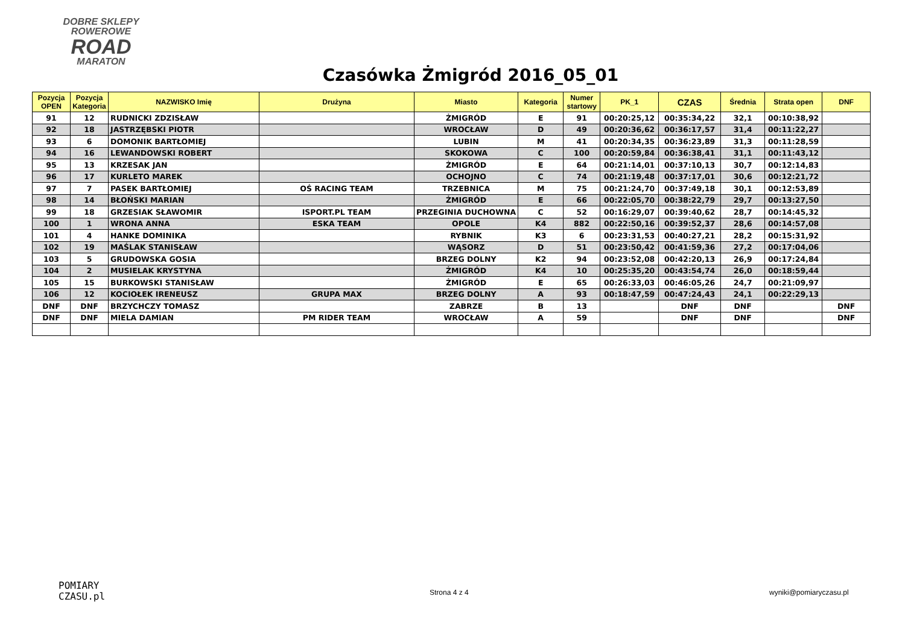DOBRE SKLEPY
ROWEROWE
ROAD
MARATON
Czasówka Żmigród 2016_05_01
| Pozycja OPEN | Pozycja Kategoria | NAZWISKO Imię | Drużyna | Miasto | Kategoria | Numer startowy | PK_1 | CZAS | Średnia | Strata open | DNF |
| --- | --- | --- | --- | --- | --- | --- | --- | --- | --- | --- | --- |
| 91 | 12 | RUDNICKI ZDZISŁAW | | ŻMIGRÓD | E | 91 | 00:20:25,12 | 00:35:34,22 | 32,1 | 00:10:38,92 | |
| 92 | 18 | JASTRZĘBSKI PIOTR | | WROCŁAW | D | 49 | 00:20:36,62 | 00:36:17,57 | 31,4 | 00:11:22,27 | |
| 93 | 6 | DOMONIK BARTŁOMIEJ | | LUBIN | M | 41 | 00:20:34,35 | 00:36:23,89 | 31,3 | 00:11:28,59 | |
| 94 | 16 | LEWANDOWSKI ROBERT | | SKOKOWA | C | 100 | 00:20:59,84 | 00:36:38,41 | 31,1 | 00:11:43,12 | |
| 95 | 13 | KRZESAK JAN | | ŻMIGRÓD | E | 64 | 00:21:14,01 | 00:37:10,13 | 30,7 | 00:12:14,83 | |
| 96 | 17 | KURLETO MAREK | | OCHOJNO | C | 74 | 00:21:19,48 | 00:37:17,01 | 30,6 | 00:12:21,72 | |
| 97 | 7 | PASEK BARTŁOMIEJ | OŚ RACING TEAM | TRZEBNICA | M | 75 | 00:21:24,70 | 00:37:49,18 | 30,1 | 00:12:53,89 | |
| 98 | 14 | BŁOŃSKI MARIAN | | ŻMIGRÓD | E | 66 | 00:22:05,70 | 00:38:22,79 | 29,7 | 00:13:27,50 | |
| 99 | 18 | GRZESIAK SŁAWOMIR | ISPORT.PL TEAM | PRZEGINIA DUCHOWNA | C | 52 | 00:16:29,07 | 00:39:40,62 | 28,7 | 00:14:45,32 | |
| 100 | 1 | WRONA ANNA | ESKA TEAM | OPOLE | K4 | 882 | 00:22:50,16 | 00:39:52,37 | 28,6 | 00:14:57,08 | |
| 101 | 4 | HANKE DOMINIKA | | RYBNIK | K3 | 6 | 00:23:31,53 | 00:40:27,21 | 28,2 | 00:15:31,92 | |
| 102 | 19 | MAŚLAK STANISŁAW | | WĄSORZ | D | 51 | 00:23:50,42 | 00:41:59,36 | 27,2 | 00:17:04,06 | |
| 103 | 5 | GRUDOWSKA GOSIA | | BRZEG DOLNY | K2 | 94 | 00:23:52,08 | 00:42:20,13 | 26,9 | 00:17:24,84 | |
| 104 | 2 | MUSIELAK KRYSTYNA | | ŻMIGRÓD | K4 | 10 | 00:25:35,20 | 00:43:54,74 | 26,0 | 00:18:59,44 | |
| 105 | 15 | BURKOWSKI STANISŁAW | | ŻMIGRÓD | E | 65 | 00:26:33,03 | 00:46:05,26 | 24,7 | 00:21:09,97 | |
| 106 | 12 | KOCIOŁEK IRENEUSZ | GRUPA MAX | BRZEG DOLNY | A | 93 | 00:18:47,59 | 00:47:24,43 | 24,1 | 00:22:29,13 | |
| DNF | DNF | BRZYCHCZY TOMASZ | | ZABRZE | B | 13 | | DNF | DNF | | DNF |
| DNF | DNF | MIELA DAMIAN | PM RIDER TEAM | WROCŁAW | A | 59 | | DNF | DNF | | DNF |
POMIARY
CZASU.pl
Strona 4 z 4 wyniki@pomiaryczasu.pl